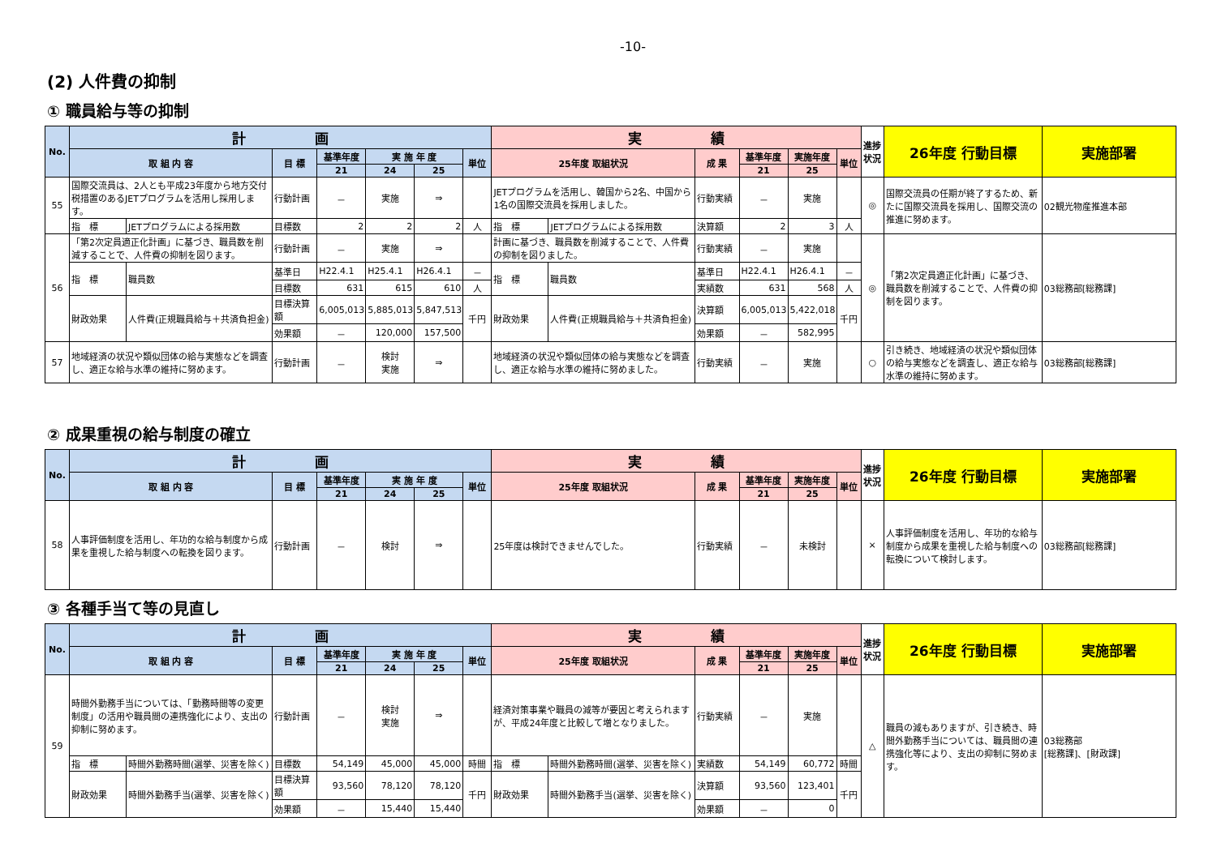-10-
(2) 人件費の抑制
① 職員給与等の抑制
| No. | 計 画 | | | | | | | 実 績 | | | | | | 進捗状況 | 26年度 行動目標 | 実施部署 |
| --- | --- | --- | --- | --- | --- | --- | --- | --- | --- | --- | --- | --- | --- | --- | --- | --- |
| | 取 組 内 容 | | 目 標 | 基準年度 | 実 施 年 度 | | 単位 | 25年度 取組状況 | | 成 果 | 基準年度 | 実施年度 | 単位 | | | |
| | | | | 21 | 24 | 25 | | | | | 21 | 25 | | | | |
| 55 | 国際交流員は、2人とも平成23年度から地方交付税措置のあるJETプログラムを活用し採用します。 | | 行動計画 | － | 実施 | ⇒ | | JETプログラムを活用し、韓国から2名、中国から1名の国際交流員を採用しました。 | | 行動実績 | － | 実施 | | ◎ | 国際交流員の任期が終了するため、新たに国際交流員を採用し、国際交流の推進に努めます。 | 02観光物産推進本部 |
| | 指 標 | JETプログラムによる採用数 | 目標数 | 2 | 2 | 2 | 人 | 指 標 | JETプログラムによる採用数 | 決算額 | 2 | 3 | 人 | | | |
| 56 | 「第2次定員適正化計画」に基づき、職員数を削減することで、人件費の抑制を図ります。 | | 行動計画 | － | 実施 | ⇒ | | 計画に基づき、職員数を削減することで、人件費の抑制を図りました。 | | 行動実績 | － | 実施 | | ◎ | 「第2次定員適正化計画」に基づき、職員数を削減することで、人件費の抑制を図ります。 | 03総務部[総務課] |
| | 指 標 | 職員数 | 基準日 | H22.4.1 | H25.4.1 | H26.4.1 | － | 指 標 | 職員数 | 基準日 | H22.4.1 | H26.4.1 | － | | | |
| | | | 目標数 | 631 | 615 | 610 | 人 | | | 実績数 | 631 | 568 | 人 | | | |
| | 財政効果 | 人件費(正規職員給与＋共済負担金) | 目標決算額 | 6,005,013 | 5,885,013 | 5,847,513 | 千円 | 財政効果 | 人件費(正規職員給与＋共済負担金) | 決算額 | 6,005,013 | 5,422,018 | 千円 | | | |
| | | | 効果額 | － | 120,000 | 157,500 | | | | 効果額 | － | 582,995 | | | | |
| 57 | 地域経済の状況や類似団体の給与実態などを調査し、適正な給与水準の維持に努めます。 | | 行動計画 | － | 検討 実施 | ⇒ | | 地域経済の状況や類似団体の給与実態などを調査し、適正な給与水準の維持に努めました。 | | 行動実績 | － | 実施 | | ○ | 引き続き、地域経済の状況や類似団体の給与実態などを調査し、適正な給与水準の維持に努めます。 | 03総務部[総務課] |
② 成果重視の給与制度の確立
| No. | 計 画 | | | | | | 実 績 | | | | | 進捗状況 | 26年度 行動目標 | 実施部署 |
| --- | --- | --- | --- | --- | --- | --- | --- | --- | --- | --- | --- | --- | --- | --- |
| | 取 組 内 容 | 目 標 | 基準年度 | 実 施 年 度 | | 単位 | 25年度 取組状況 | 成 果 | 基準年度 | 実施年度 | 単位 | | | |
| | | | 21 | 24 | 25 | | | | 21 | 25 | | | | |
| 58 | 人事評価制度を活用し、年功的な給与制度から成果を重視した給与制度への転換を図ります。 | 行動計画 | － | 検討 | ⇒ | | 25年度は検討できませんでした。 | 行動実績 | － | 未検討 | | × | 人事評価制度を活用し、年功的な給与制度から成果を重視した給与制度への転換について検討します。 | 03総務部[総務課] |
③ 各種手当て等の見直し
| No. | 計 画 | | | | | | | 実 績 | | | | | | 進捗状況 | 26年度 行動目標 | 実施部署 |
| --- | --- | --- | --- | --- | --- | --- | --- | --- | --- | --- | --- | --- | --- | --- | --- | --- |
| | 取 組 内 容 | | 目 標 | 基準年度 | 実 施 年 度 | | 単位 | 25年度 取組状況 | | 成 果 | 基準年度 | 実施年度 | 単位 | | | |
| | | | | 21 | 24 | 25 | | | | | 21 | 25 | | | | |
| 59 | 時間外勤務手当については、「勤務時間等の変更制度」の活用や職員間の連携強化により、支出の抑制に努めます。 | | 行動計画 | － | 検討 実施 | ⇒ | | 経済対策事業や職員の減等が要因と考えられますが、平成24年度と比較して増となりました。 | | 行動実績 | － | 実施 | | △ | 職員の減もありますが、引き続き、時間外勤務手当については、職員間の連携強化等により、支出の抑制に努めます。 | 03総務部 [総務課]、[財政課] |
| | 指 標 | 時間外勤務時間(選挙、災害を除く) | 目標数 | 54,149 | 45,000 | 45,000 | 時間 | 指 標 | 時間外勤務時間(選挙、災害を除く) | 実績数 | 54,149 | 60,772 | 時間 | | | |
| | 財政効果 | 時間外勤務手当(選挙、災害を除く) | 目標決算額 | 93,560 | 78,120 | 78,120 | 千円 | 財政効果 | 時間外勤務手当(選挙、災害を除く) | 決算額 | 93,560 | 123,401 | 千円 | | | |
| | | | 効果額 | － | 15,440 | 15,440 | | | | 効果額 | － | 0 | | | | |